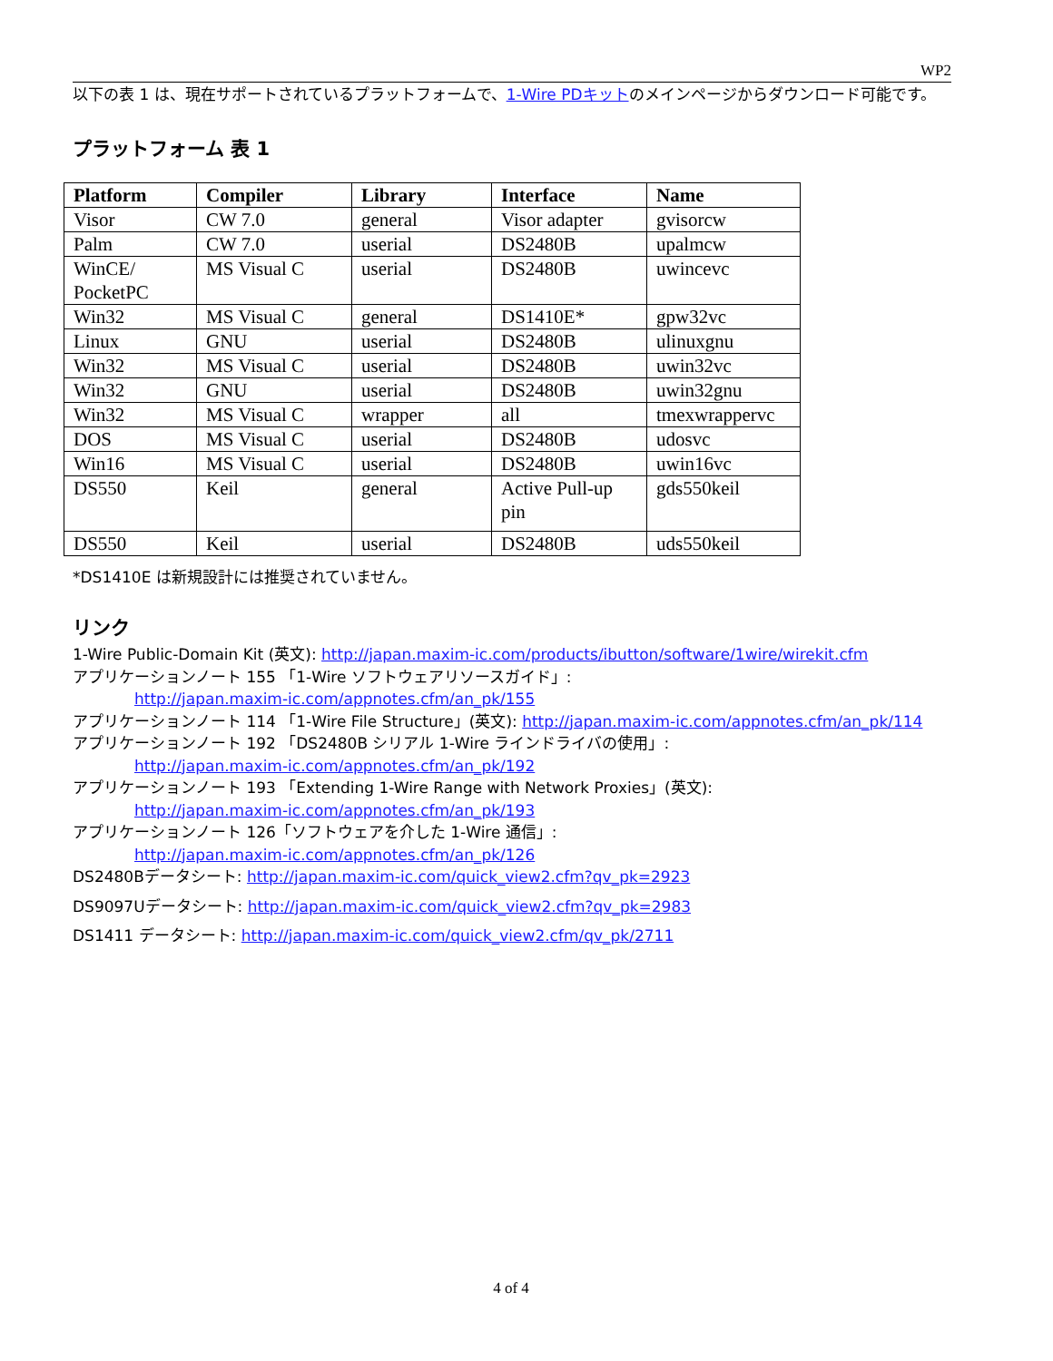WP2
以下の表 1 は、現在サポートされているプラットフォームで、1-Wire PDキットのメインページからダウンロード可能です。
プラットフォーム 表 1
| Platform | Compiler | Library | Interface | Name |
| --- | --- | --- | --- | --- |
| Visor | CW 7.0 | general | Visor adapter | gvisorcw |
| Palm | CW 7.0 | userial | DS2480B | upalmcw |
| WinCE/ PocketPC | MS Visual C | userial | DS2480B | uwincevc |
| Win32 | MS Visual C | general | DS1410E* | gpw32vc |
| Linux | GNU | userial | DS2480B | ulinuxgnu |
| Win32 | MS Visual C | userial | DS2480B | uwin32vc |
| Win32 | GNU | userial | DS2480B | uwin32gnu |
| Win32 | MS Visual C | wrapper | all | tmexwrappervc |
| DOS | MS Visual C | userial | DS2480B | udosvc |
| Win16 | MS Visual C | userial | DS2480B | uwin16vc |
| DS550 | Keil | general | Active Pull-up pin | gds550keil |
| DS550 | Keil | userial | DS2480B | uds550keil |
*DS1410E は新規設計には推奨されていません。
リンク
1-Wire Public-Domain Kit (英文): http://japan.maxim-ic.com/products/ibutton/software/1wire/wirekit.cfm
アプリケーションノート 155 「1-Wire ソフトウェアリソースガイド」:
http://japan.maxim-ic.com/appnotes.cfm/an_pk/155
アプリケーションノート 114 「1-Wire File Structure」(英文): http://japan.maxim-ic.com/appnotes.cfm/an_pk/114
アプリケーションノート 192 「DS2480B シリアル 1-Wire ラインドライバの使用」:
http://japan.maxim-ic.com/appnotes.cfm/an_pk/192
アプリケーションノート 193 「Extending 1-Wire Range with Network Proxies」(英文):
http://japan.maxim-ic.com/appnotes.cfm/an_pk/193
アプリケーションノート 126「ソフトウェアを介した 1-Wire 通信」:
http://japan.maxim-ic.com/appnotes.cfm/an_pk/126
DS2480Bデータシート: http://japan.maxim-ic.com/quick_view2.cfm?qv_pk=2923
DS9097Uデータシート: http://japan.maxim-ic.com/quick_view2.cfm?qv_pk=2983
DS1411 データシート: http://japan.maxim-ic.com/quick_view2.cfm/qv_pk/2711
4 of 4